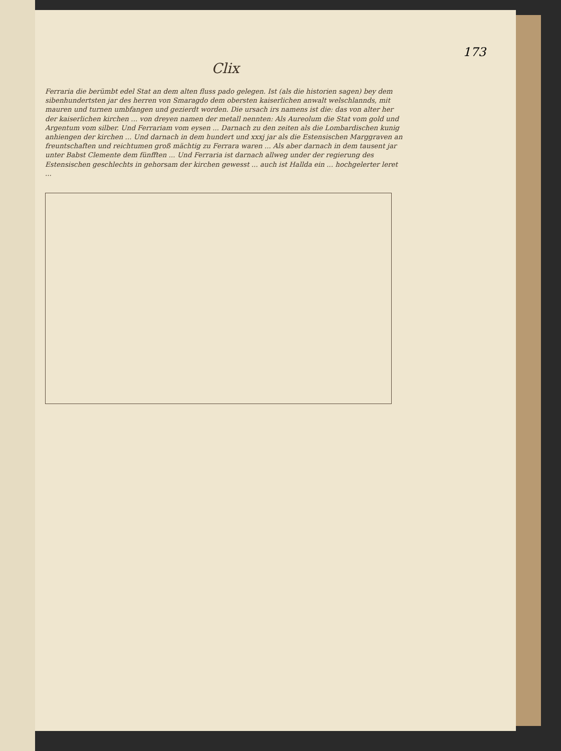173
Clix
Ferraria die berümbt edel Stat an dem alten fluss pado gelegen. Ist (als die historien sagen) bey dem sibenhundertsten jar des herren von Smaragdo dem obersten kaiserlichen anwalt welschlannds, mit mauren und turnen umbfangen und gezierdt worden. Die ursach irs namens ist die: das von alter her der kaiserlichen kirchen ... von dreyen namen der metall nennten: Als Aureolum die Stat vom gold und Argentum vom silber. Und Ferrariam vom eysen ... Darnach zu den zeiten als die Lombardischen kunig anhiengen der kirchen ... Und darnach in dem hundert und xxxj jar als die Estensischen Marggraven an freuntschaften und reichtumen groß mächtig zu Ferrara waren ... Als aber darnach in dem tausent jar unter Babst Clemente dem fünfften ... Und Ferraria ist darnach allweg under der regierung des Estensischen geschlechts in gehorsam der kirchen gewesst ... auch ist Hallda ein ... hochgelerter leret ...